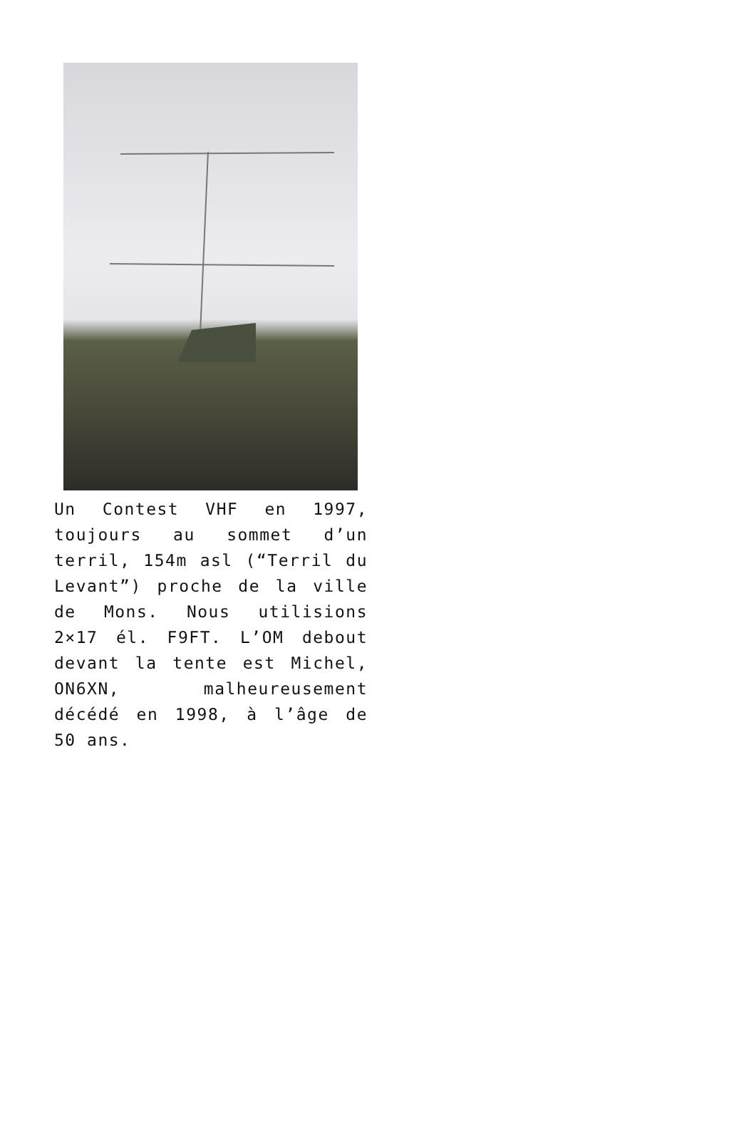Un Contest VHF en 1997, toujours au sommet d’un terril, 154m asl (“Terril du Levant”) proche de la ville de Mons. Nous utilisions 2×17 él. F9FT. L’OM debout devant la tente est Michel, ON6XN, malheureusement décédé en 1998, à l’âge de 50 ans.